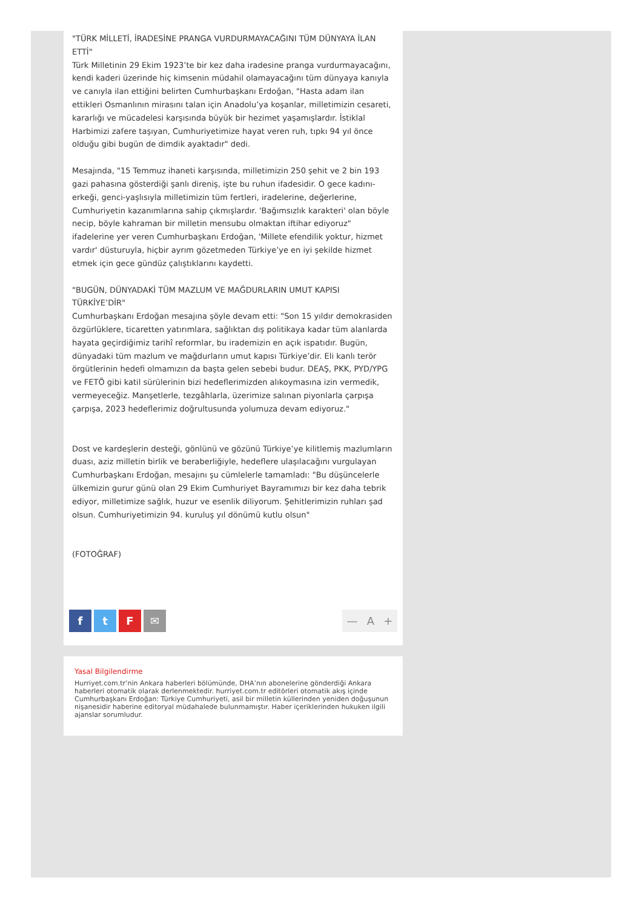"TÜRK MİLLETİ, İRADESİNE PRANGA VURDURMAYACAĞINI TÜM DÜNYAYA İLAN ETTİ"
Türk Milletinin 29 Ekim 1923’te bir kez daha iradesine pranga vurdurmayacağını, kendi kaderi üzerinde hiç kimsenin müdahil olamayacağını tüm dünyaya kanıyla ve canıyla ilan ettiğini belirten Cumhurbaşkanı Erdoğan, "Hasta adam ilan ettikleri Osmanlının mirasını talan için Anadolu’ya koşanlar, milletimizin cesareti, kararlığı ve mücadelesi karşısında büyük bir hezimet yaşamışlardır. İstiklal Harbimizi zafere taşıyan, Cumhuriyetimize hayat veren ruh, tıpkı 94 yıl önce olduğu gibi bugün de dimdik ayaktadır" dedi.
Mesajında, "15 Temmuz ihaneti karşısında, milletimizin 250 şehit ve 2 bin 193 gazi pahasına gösterdiği şanlı direniş, işte bu ruhun ifadesidir. O gece kadını-erkeği, genci-yaşlısıyla milletimizin tüm fertleri, iradelerine, değerlerine, Cumhuriyetin kazanımlarına sahip çıkmışlardır. 'Bağımsızlık karakteri' olan böyle necip, böyle kahraman bir milletin mensubu olmaktan iftihar ediyoruz" ifadelerine yer veren Cumhurbaşkanı Erdoğan, 'Millete efendilik yoktur, hizmet vardır' düsturuyla, hiçbir ayrım gözetmeden Türkiye’ye en iyi şekilde hizmet etmek için gece gündüz çalıştıklarını kaydetti.
"BUGÜN, DÜNYADAKİ TÜM MAZLUM VE MAĞDURLARIN UMUT KAPISI TÜRKİYE’DİR"
Cumhurbaşkanı Erdoğan mesajına şöyle devam etti: "Son 15 yıldır demokrasiden özgürlüklere, ticaretten yatırımlara, sağlıktan dış politikaya kadar tüm alanlarda hayata geçirdiğimiz tarihî reformlar, bu irademizin en açık ispatıdır. Bugün, dünyadaki tüm mazlum ve mağdurların umut kapısı Türkiye’dir. Eli kanlı terör örgütlerinin hedefi olmamızın da başta gelen sebebi budur. DEAŞ, PKK, PYD/YPG ve FETÖ gibi katil sürülerinin bizi hedeflerimizden alıkoymasına izin vermedik, vermeyeceğiz. Manşetlerle, tezgâhlarla, üzerimize salınan piyonlarla çarpışa çarpışa, 2023 hedeflerimiz doğrultusunda yolumuza devam ediyoruz."
Dost ve kardeşlerin desteği, gönlünü ve gözünü Türkiye’ye kilitlemiş mazlumların duası, aziz milletin birlik ve beraberliğiyle, hedeflere ulaşılacağını vurgulayan Cumhurbaşkanı Erdoğan, mesajını şu cümlelerle tamamladı: "Bu düşüncelerle ülkemizin gurur günü olan 29 Ekim Cumhuriyet Bayramımızı bir kez daha tebrik ediyor, milletimize sağlık, huzur ve esenlik diliyorum. Şehitlerimizin ruhları şad olsun. Cumhuriyetimizin 94. kuruluş yıl dönümü kutlu olsun"
(FOTOĞRAF)
f t F ✉
— A +
Yasal Bilgilendirme
Hurriyet.com.tr’nin Ankara haberleri bölümünde, DHA’nın abonelerine gönderdiği Ankara haberleri otomatik olarak derlenmektedir. hurriyet.com.tr editörleri otomatik akış içinde Cumhurbaşkanı Erdoğan: Türkiye Cumhuriyeti, asil bir milletin küllerinden yeniden doğuşunun nişanesidir haberine editoryal müdahalede bulunmamıştır. Haber içeriklerinden hukuken ilgili ajanslar sorumludur.